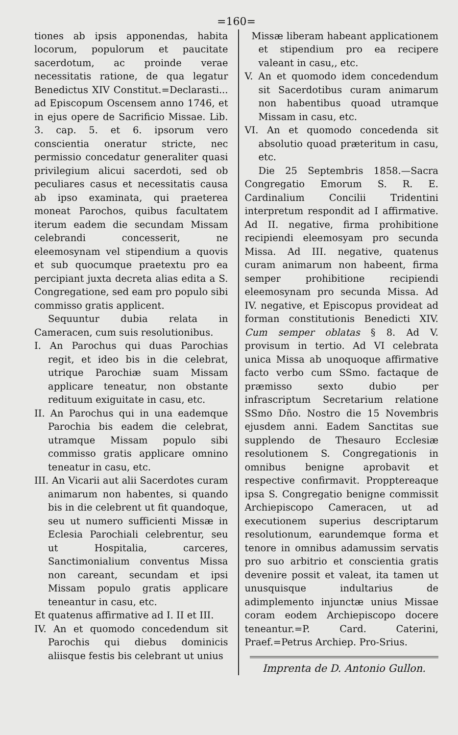=160=
tiones ab ipsis apponendas, habita locorum, populorum et paucitate sacerdotum, ac proinde verae necessitatis ratione, de qua legatur Benedictus XIV Constitut.=Declarasti... ad Episcopum Oscensem anno 1746, et in ejus opere de Sacrificio Missae. Lib. 3. cap. 5. et 6. ipsorum vero conscientia oneratur stricte, nec permissio concedatur generaliter quasi privilegium alicui sacerdoti, sed ob peculiares casus et necessitatis causa ab ipso examinata, qui praeterea moneat Parochos, quibus facultatem iterum eadem die secundam Missam celebrandi concesserit, ne eleemosynam vel stipendium a quovis et sub quocumque praetextu pro ea percipiant juxta decreta alias edita a S. Congregatione, sed eam pro populo sibi commisso gratis applicent.
Sequuntur dubia relata in Cameracen, cum suis resolutionibus.
I. An Parochus qui duas Parochias regit, et ideo bis in die celebrat, utrique Parochiæ suam Missam applicare teneatur, non obstante redituum exiguitate in casu, etc.
II. An Parochus qui in una eademque Parochia bis eadem die celebrat, utramque Missam populo sibi commisso gratis applicare omnino teneatur in casu, etc.
III. An Vicarii aut alii Sacerdotes curam animarum non habentes, si quando bis in die celebrent ut fit quandoque, seu ut numero sufficienti Missæ in Eclesia Parochiali celebrentur, seu ut Hospitalia, carceres, Sanctimonialium conventus Missa non careant, secundam et ipsi Missam populo gratis applicare teneantur in casu, etc.
Et quatenus affirmative ad I. II et III.
IV. An et quomodo concedendum sit Parochis qui diebus dominicis aliisque festis bis celebrant ut unius
Missæ liberam habeant applicationem et stipendium pro ea recipere valeant in casu,, etc.
V. An et quomodo idem concedendum sit Sacerdotibus curam animarum non habentibus quoad utramque Missam in casu, etc.
VI. An et quomodo concedenda sit absolutio quoad præteritum in casu, etc.
Die 25 Septembris 1858.—Sacra Congregatio Emorum S. R. E. Cardinalium Concilii Tridentini interpretum respondit ad I affirmative. Ad II. negative, firma prohibitione recipiendi eleemosyam pro secunda Missa. Ad III. negative, quatenus curam animarum non habeent, firma semper prohibitione recipiendi eleemosynam pro secunda Missa. Ad IV. negative, et Episcopus provideat ad forman constitutionis Benedicti XIV. Cum semper oblatas § 8. Ad V. provisum in tertio. Ad VI celebrata unica Missa ab unoquoque affirmative facto verbo cum SSmo. factaque de præmisso sexto dubio per infrascriptum Secretarium relatione SSmo Dño. Nostro die 15 Novembris ejusdem anni. Eadem Sanctitas sue supplendo de Thesauro Ecclesiæ resolutionem S. Congregationis in omnibus benigne aprobavit et respective confirmavit. Propptereaque ipsa S. Congregatio benigne commissit Archiepiscopo Cameracen, ut ad executionem superius descriptarum resolutionum, earundemque forma et tenore in omnibus adamussim servatis pro suo arbitrio et conscientia gratis devenire possit et valeat, ita tamen ut unusquisque indultarius de adimplemento injunctæ unius Missae coram eodem Archiepiscopo docere teneantur.=P. Card. Caterini, Praef.=Petrus Archiep. Pro-Srius.
Imprenta de D. Antonio Gullon.